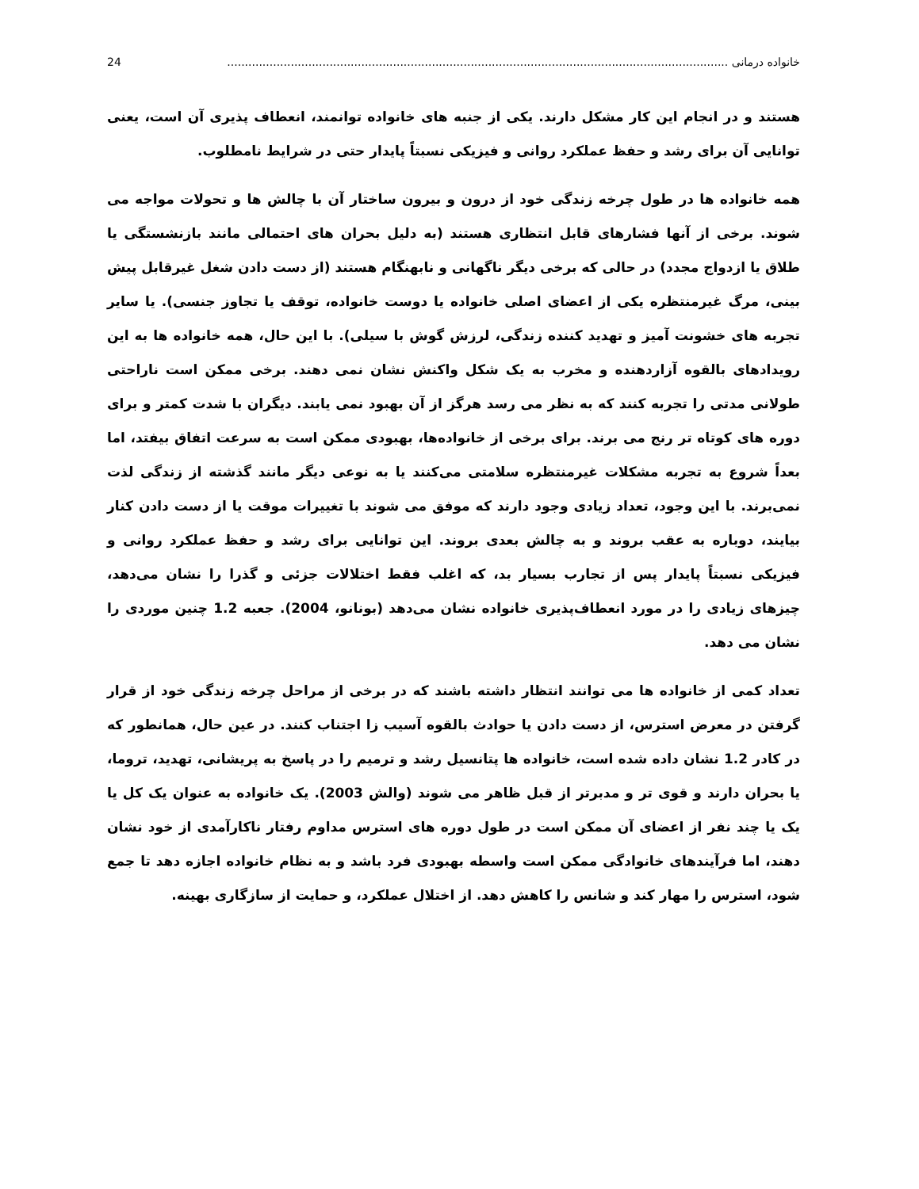خانواده درمانی .............................................................................................................................................. 24
هستند و در انجام این کار مشکل دارند. یکی از جنبه های خانواده توانمند، انعطاف پذیری آن است، یعنی توانایی آن برای رشد و حفظ عملکرد روانی و فیزیکی نسبتاً پایدار حتی در شرایط نامطلوب.
همه خانواده ها در طول چرخه زندگی خود از درون و بیرون ساختار آن با چالش ها و تحولات مواجه می شوند. برخی از آنها فشارهای قابل انتظاری هستند (به دلیل بحران های احتمالی مانند بازنشستگی یا طلاق یا ازدواج مجدد) در حالی که برخی دیگر ناگهانی و نابهنگام هستند (از دست دادن شغل غیرقابل پیش بینی، مرگ غیرمنتظره یکی از اعضای اصلی خانواده یا دوست خانواده، توقف یا تجاوز جنسی). یا سایر تجربه های خشونت آمیز و تهدید کننده زندگی، لرزش گوش با سیلی). با این حال، همه خانواده ها به این رویدادهای بالقوه آزاردهنده و مخرب به یک شکل واکنش نشان نمی دهند. برخی ممکن است ناراحتی طولانی مدتی را تجربه کنند که به نظر می رسد هرگز از آن بهبود نمی یابند. دیگران با شدت کمتر و برای دوره های کوتاه تر رنج می برند. برای برخی از خانواده‌ها، بهبودی ممکن است به سرعت اتفاق بیفتد، اما بعداً شروع به تجربه مشکلات غیرمنتظره سلامتی می‌کنند یا به نوعی دیگر مانند گذشته از زندگی لذت نمی‌برند. با این وجود، تعداد زیادی وجود دارند که موفق می شوند با تغییرات موقت یا از دست دادن کنار بیایند، دوباره به عقب بروند و به چالش بعدی بروند. این توانایی برای رشد و حفظ عملکرد روانی و فیزیکی نسبتاً پایدار پس از تجارب بسیار بد، که اغلب فقط اختلالات جزئی و گذرا را نشان می‌دهد، چیزهای زیادی را در مورد انعطاف‌پذیری خانواده نشان می‌دهد (بونانو، 2004). جعبه 1.2 چنین موردی را نشان می دهد.
تعداد کمی از خانواده ها می توانند انتظار داشته باشند که در برخی از مراحل چرخه زندگی خود از قرار گرفتن در معرض استرس، از دست دادن یا حوادث بالقوه آسیب زا اجتناب کنند. در عین حال، همانطور که در کادر 1.2 نشان داده شده است، خانواده ها پتانسیل رشد و ترمیم را در پاسخ به پریشانی، تهدید، تروما، یا بحران دارند و قوی تر و مدبرتر از قبل ظاهر می شوند (والش 2003). یک خانواده به عنوان یک کل یا یک یا چند نفر از اعضای آن ممکن است در طول دوره های استرس مداوم رفتار ناکارآمدی از خود نشان دهند، اما فرآیندهای خانوادگی ممکن است واسطه بهبودی فرد باشد و به نظام خانواده اجازه دهد تا جمع شود، استرس را مهار کند و شانس را کاهش دهد. از اختلال عملکرد، و حمایت از سازگاری بهینه.